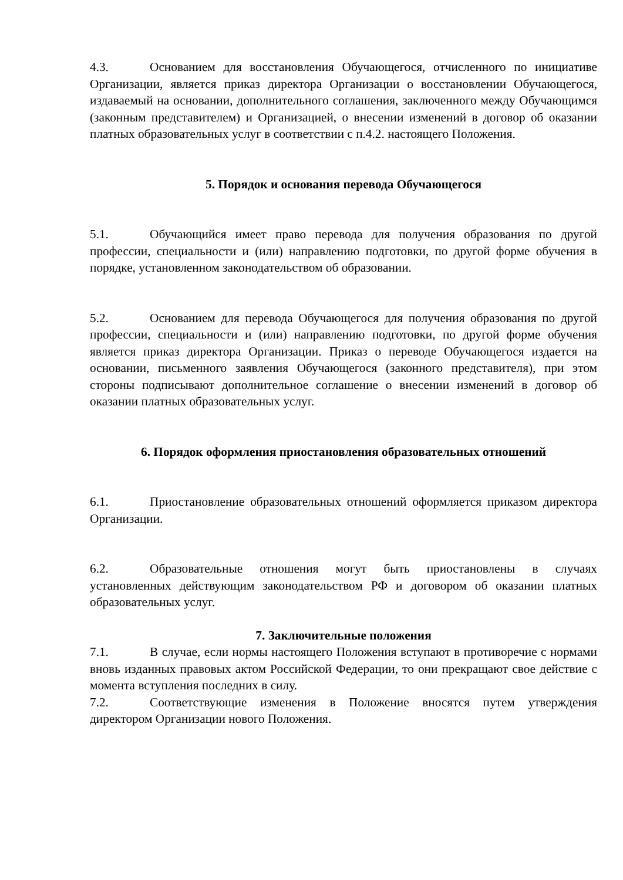4.3. Основанием для восстановления Обучающегося, отчисленного по инициативе Организации, является приказ директора Организации о восстановлении Обучающегося, издаваемый на основании, дополнительного соглашения, заключенного между Обучающимся (законным представителем) и Организацией, о внесении изменений в договор об оказании платных образовательных услуг в соответствии с п.4.2. настоящего Положения.
5. Порядок и основания перевода Обучающегося
5.1. Обучающийся имеет право перевода для получения образования по другой профессии, специальности и (или) направлению подготовки, по другой форме обучения в порядке, установленном законодательством об образовании.
5.2. Основанием для перевода Обучающегося для получения образования по другой профессии, специальности и (или) направлению подготовки, по другой форме обучения является приказ директора Организации. Приказ о переводе Обучающегося издается на основании, письменного заявления Обучающегося (законного представителя), при этом стороны подписывают дополнительное соглашение о внесении изменений в договор об оказании платных образовательных услуг.
6. Порядок оформления приостановления образовательных отношений
6.1. Приостановление образовательных отношений оформляется приказом директора Организации.
6.2. Образовательные отношения могут быть приостановлены в случаях установленных действующим законодательством РФ и договором об оказании платных образовательных услуг.
7. Заключительные положения
7.1. В случае, если нормы настоящего Положения вступают в противоречие с нормами вновь изданных правовых актом Российской Федерации, то они прекращают свое действие с момента вступления последних в силу.
7.2. Соответствующие изменения в Положение вносятся путем утверждения директором Организации нового Положения.